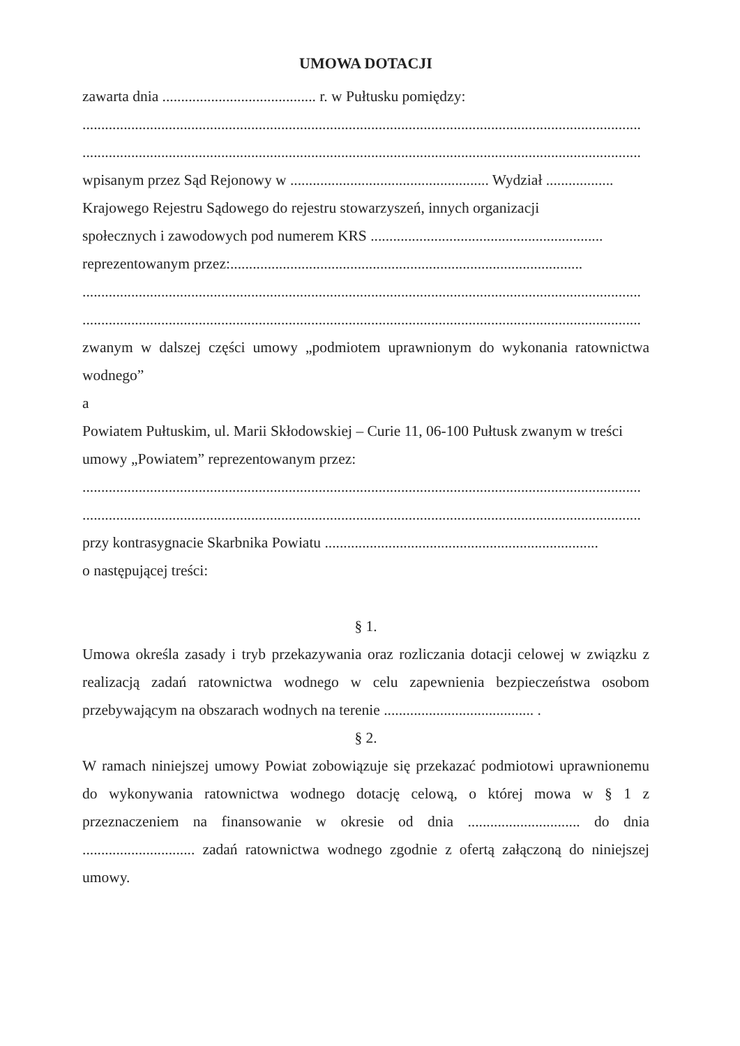UMOWA DOTACJI
zawarta dnia ......................................... r. w Pułtusku pomiędzy:
.....................................................................................................................................................
.....................................................................................................................................................
wpisanym przez Sąd Rejonowy w ..................................................... Wydział ..................
Krajowego Rejestru Sądowego do rejestru stowarzyszeń, innych organizacji
społecznych i zawodowych pod numerem KRS ..............................................................
reprezentowanym przez:..............................................................................................
.....................................................................................................................................................
.....................................................................................................................................................
zwanym w dalszej części umowy „podmiotem uprawnionym do wykonania ratownictwa wodnego”
a
Powiatem Pułtuskim, ul. Marii Skłodowskiej – Curie 11, 06-100 Pułtusk zwanym w treści umowy „Powiatem” reprezentowanym przez:
.....................................................................................................................................................
.....................................................................................................................................................
przy kontrasygnacie Skarbnika Powiatu .........................................................................
o następującej treści:
§ 1.
Umowa określa zasady i tryb przekazywania oraz rozliczania dotacji celowej w związku z realizacją zadań ratownictwa wodnego w celu zapewnienia bezpieczeństwa osobom przebywającym na obszarach wodnych na terenie ........................................ .
§ 2.
W ramach niniejszej umowy Powiat zobowiązuje się przekazać podmiotowi uprawnionemu do wykonywania ratownictwa wodnego dotację celową, o której mowa w § 1 z przeznaczeniem na finansowanie w okresie od dnia .............................. do dnia .............................. zadań ratownictwa wodnego zgodnie z ofertą załączoną do niniejszej umowy.